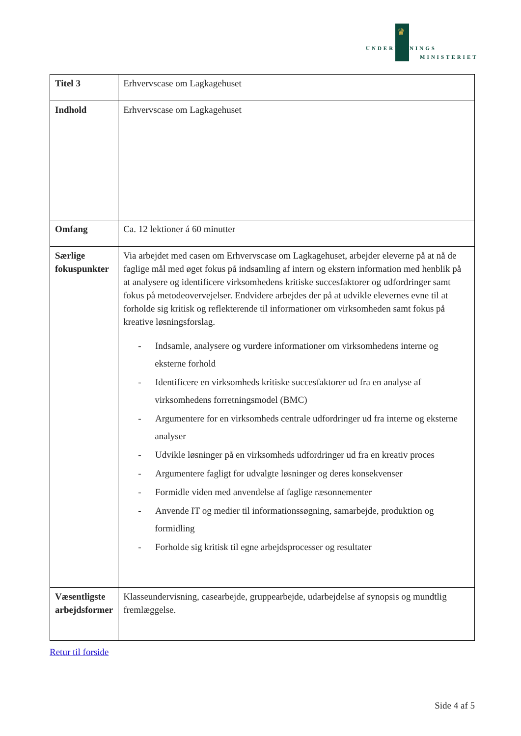♛
UNDERVISNINGS
MINISTERIET
| Titel 3 | Erhvervscase om Lagkagehuset |
| Indhold | Erhvervscase om Lagkagehuset |
| Omfang | Ca. 12 lektioner á 60 minutter |
| Særlige fokuspunkter | Via arbejdet med casen om Erhvervscase om Lagkagehuset, arbejder eleverne på at nå de faglige mål med øget fokus på indsamling af intern og ekstern information med henblik på at analysere og identificere virksomhedens kritiske succesfaktorer og udfordringer samt fokus på metodeovervejelser. Endvidere arbejdes der på at udvikle elevernes evne til at forholde sig kritisk og reflekterende til informationer om virksomheden samt fokus på kreative løsningsforslag. - Indsamle, analysere og vurdere informationer om virksomhedens interne og eksterne forhold - Identificere en virksomheds kritiske succesfaktorer ud fra en analyse af virksomhedens forretningsmodel (BMC) - Argumentere for en virksomheds centrale udfordringer ud fra interne og eksterne analyser - Udvikle løsninger på en virksomheds udfordringer ud fra en kreativ proces - Argumentere fagligt for udvalgte løsninger og deres konsekvenser - Formidle viden med anvendelse af faglige ræsonnementer - Anvende IT og medier til informationssøgning, samarbejde, produktion og formidling - Forholde sig kritisk til egne arbejdsprocesser og resultater |
| Væsentligste arbejdsformer | Klasseundervisning, casearbejde, gruppearbejde, udarbejdelse af synopsis og mundtlig fremlæggelse. |
Retur til forside
Side 4 af 5